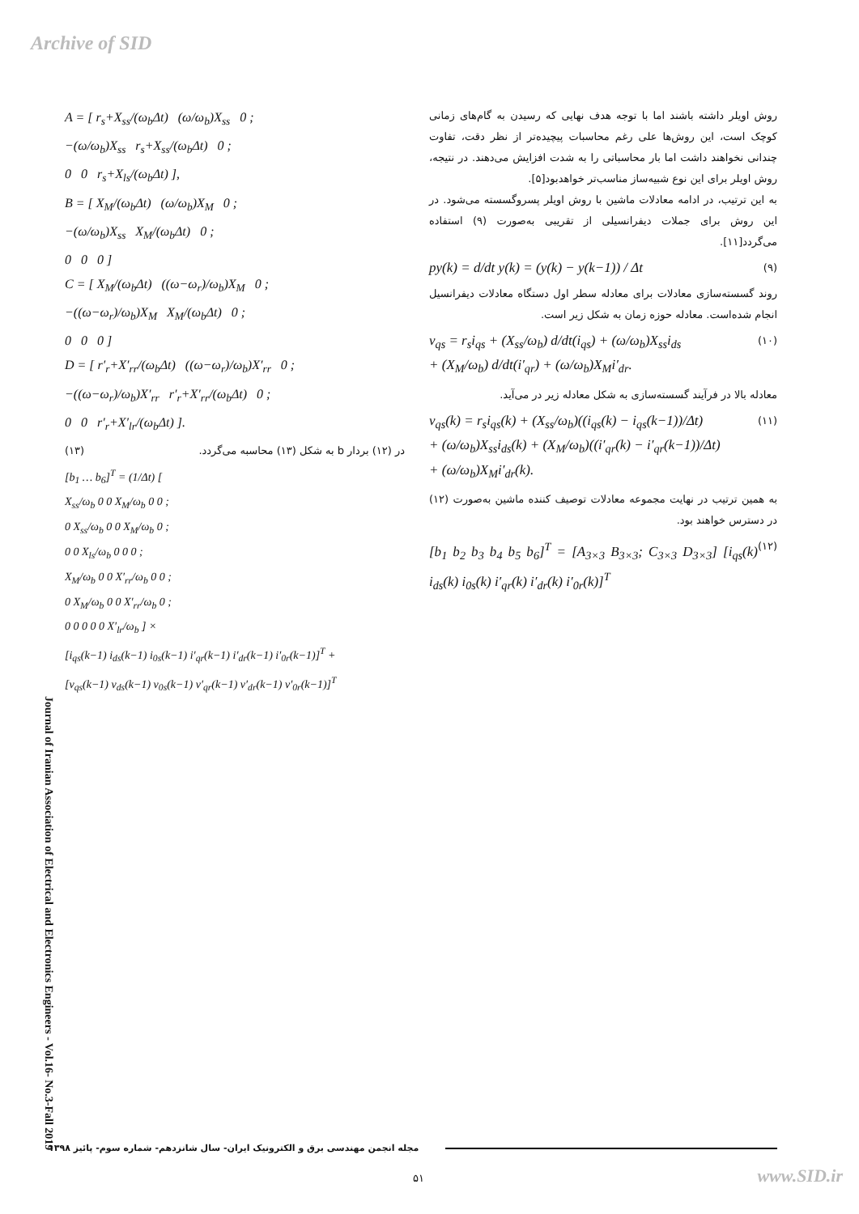Archive of SID
روش اویلر داشته باشند اما با توجه هدف نهایی که رسیدن به گام‌های زمانی کوچک است، این روش‌ها علی رغم محاسبات پیچیده‌تر از نظر دقت، تفاوت چندانی نخواهند داشت اما بار محاسباتی را به شدت افزایش می‌دهند. در نتیجه، روش اویلر برای این نوع شبیه‌ساز مناسب‌تر خواهدبود[۵].
به این ترتیب، در ادامه معادلات ماشین با روش اویلر پسروگسسته می‌شود. در این روش برای جملات دیفرانسیلی از تقریبی به‌صورت (۹) استفاده می‌گردد[۱۱].
py(k) = d/dt y(k) = (y(k) − y(k−1)) / Δt (۹)
روند گسسته‌سازی معادلات برای معادله سطر اول دستگاه معادلات دیفرانسیل انجام شده‌است. معادله حوزه زمان به شکل زیر است.
v<sub>qs</sub> = r<sub>s</sub>i<sub>qs</sub> + (X<sub>ss</sub>/ω<sub>b</sub>) d/dt(i<sub>qs</sub>) + (ω/ω<sub>b</sub>)X<sub>ss</sub>i<sub>ds</sub>
+ (X<sub>M</sub>/ω<sub>b</sub>) d/dt(i′<sub>qr</sub>) + (ω/ω<sub>b</sub>)X<sub>M</sub>i′<sub>dr</sub>. (۱۰)
معادله بالا در فرآیند گسسته‌سازی به شکل معادله زیر در می‌آید.
v<sub>qs</sub>(k) = r<sub>s</sub>i<sub>qs</sub>(k) + (X<sub>ss</sub>/ω<sub>b</sub>)((i<sub>qs</sub>(k) − i<sub>qs</sub>(k−1))/Δt)
+ (ω/ω<sub>b</sub>)X<sub>ss</sub>i<sub>ds</sub>(k) + (X<sub>M</sub>/ω<sub>b</sub>)((i′<sub>qr</sub>(k) − i′<sub>qr</sub>(k−1))/Δt)
+ (ω/ω<sub>b</sub>)X<sub>M</sub>i′<sub>dr</sub>(k). (۱۱)
به همین ترتیب در نهایت مجموعه معادلات توصیف کننده ماشین به‌صورت (۱۲) در دسترس خواهند بود.
[b<sub>1</sub> b<sub>2</sub> b<sub>3</sub> b<sub>4</sub> b<sub>5</sub> b<sub>6</sub>]<sup>T</sup> = [A<sub>3×3</sub> B<sub>3×3</sub>; C<sub>3×3</sub> D<sub>3×3</sub>] [i<sub>qs</sub>(k) i<sub>ds</sub>(k) i<sub>0s</sub>(k) i′<sub>qr</sub>(k) i′<sub>dr</sub>(k) i′<sub>0r</sub>(k)]<sup>T</sup> (۱۲)
A = [ r<sub>s</sub>+X<sub>ss</sub>/(ω<sub>b</sub>Δt) (ω/ω<sub>b</sub>)X<sub>ss</sub> 0 ;
−(ω/ω<sub>b</sub>)X<sub>ss</sub> r<sub>s</sub>+X<sub>ss</sub>/(ω<sub>b</sub>Δt) 0 ;
0 0 r<sub>s</sub>+X<sub>ls</sub>/(ω<sub>b</sub>Δt) ],
B = [ X<sub>M</sub>/(ω<sub>b</sub>Δt) (ω/ω<sub>b</sub>)X<sub>M</sub> 0 ;
−(ω/ω<sub>b</sub>)X<sub>ss</sub> X<sub>M</sub>/(ω<sub>b</sub>Δt) 0 ;
0 0 0 ]
C = [ X<sub>M</sub>/(ω<sub>b</sub>Δt) ((ω−ω<sub>r</sub>)/ω<sub>b</sub>)X<sub>M</sub> 0 ;
−((ω−ω<sub>r</sub>)/ω<sub>b</sub>)X<sub>M</sub> X<sub>M</sub>/(ω<sub>b</sub>Δt) 0 ;
0 0 0 ]
D = [ r′<sub>r</sub>+X′<sub>rr</sub>/(ω<sub>b</sub>Δt) ((ω−ω<sub>r</sub>)/ω<sub>b</sub>)X′<sub>rr</sub> 0 ;
−((ω−ω<sub>r</sub>)/ω<sub>b</sub>)X′<sub>rr</sub> r′<sub>r</sub>+X′<sub>rr</sub>/(ω<sub>b</sub>Δt) 0 ;
0 0 r′<sub>r</sub>+X′<sub>lr</sub>/(ω<sub>b</sub>Δt) ].
در (۱۲) بردار b به شکل (۱۳) محاسبه می‌گردد. (۱۳)
[b<sub>1</sub> … b<sub>6</sub>]<sup>T</sup> = (1/Δt) [
X<sub>ss</sub>/ω<sub>b</sub> 0 0 X<sub>M</sub>/ω<sub>b</sub> 0 0 ;
0 X<sub>ss</sub>/ω<sub>b</sub> 0 0 X<sub>M</sub>/ω<sub>b</sub> 0 ;
0 0 X<sub>ls</sub>/ω<sub>b</sub> 0 0 0 ;
X<sub>M</sub>/ω<sub>b</sub> 0 0 X′<sub>rr</sub>/ω<sub>b</sub> 0 0 ;
0 X<sub>M</sub>/ω<sub>b</sub> 0 0 X′<sub>rr</sub>/ω<sub>b</sub> 0 ;
0 0 0 0 0 X′<sub>lr</sub>/ω<sub>b</sub> ] ×
[i<sub>qs</sub>(k−1) i<sub>ds</sub>(k−1) i<sub>0s</sub>(k−1) i′<sub>qr</sub>(k−1) i′<sub>dr</sub>(k−1) i′<sub>0r</sub>(k−1)]<sup>T</sup> +
[v<sub>qs</sub>(k−1) v<sub>ds</sub>(k−1) v<sub>0s</sub>(k−1) v′<sub>qr</sub>(k−1) v′<sub>dr</sub>(k−1) v′<sub>0r</sub>(k−1)]<sup>T</sup>
Journal of Iranian Association of Electrical and Electronics Engineers - Vol.16- No.3-Fall 2019
مجله انجمن مهندسی برق و الکترونیک ایران- سال شانزدهم- شماره سوم- پائیز ۱۳۹۸
۵۱ www.SID.ir